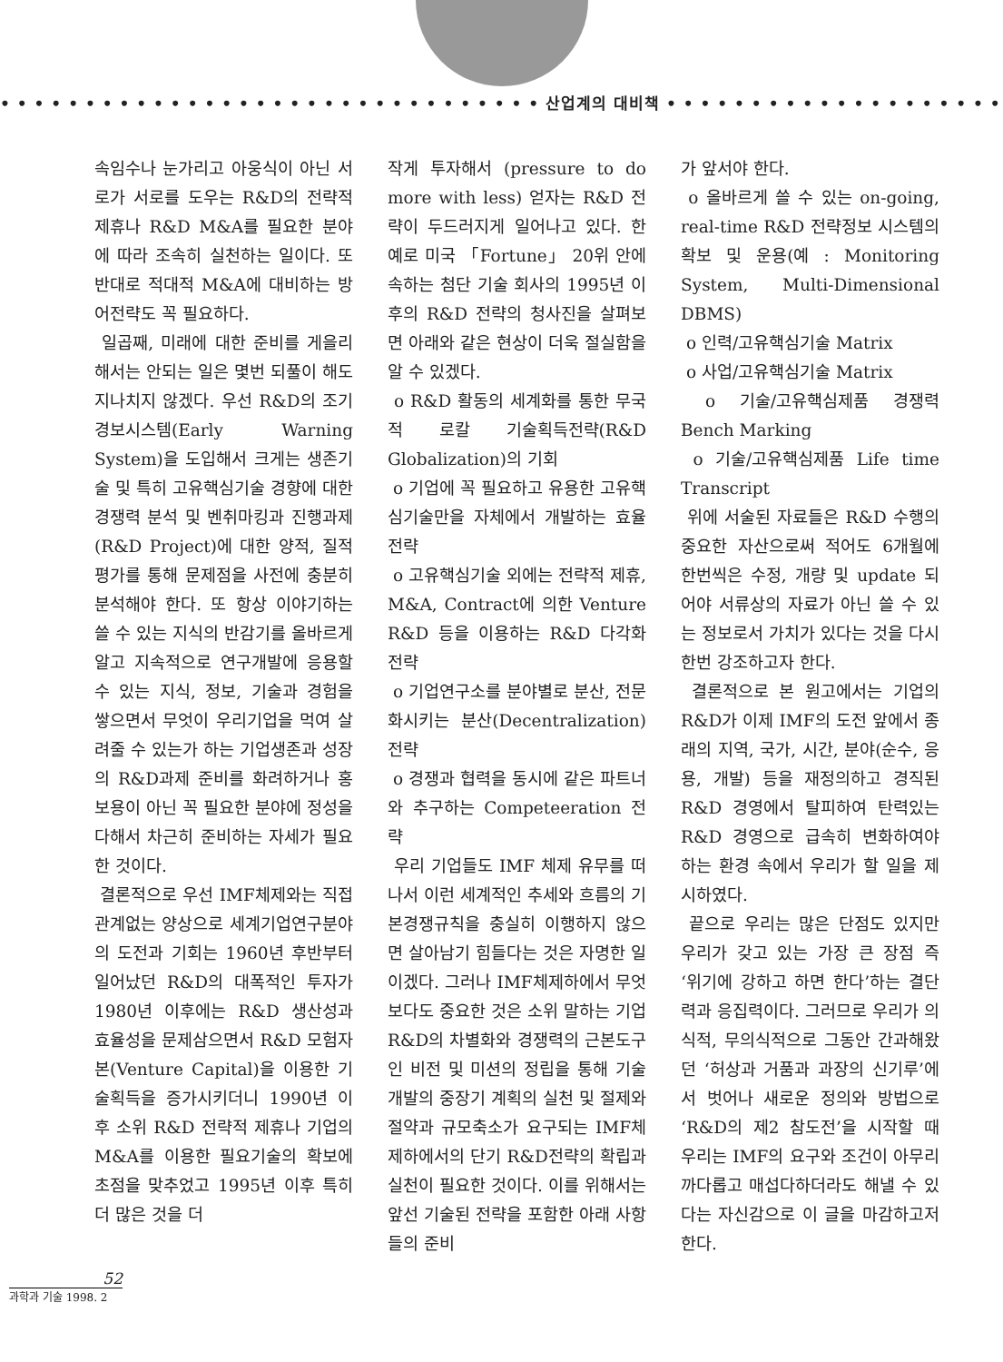• • • • • • • • • • • • • • • • • • • • • • • • • • • • • • • • 산업계의 대비책 • • • • • • • • • • • • • • • • • • • • • • • • • • • • • • • •
속임수나 눈가리고 아웅식이 아닌 서로가 서로를 도우는 R&D의 전략적 제휴나 R&D M&A를 필요한 분야에 따라 조속히 실천하는 일이다. 또 반대로 적대적 M&A에 대비하는 방어전략도 꼭 필요하다.
일곱째, 미래에 대한 준비를 게을리 해서는 안되는 일은 몇번 되풀이 해도 지나치지 않겠다. 우선 R&D의 조기경보시스템(Early Warning System)을 도입해서 크게는 생존기술 및 특히 고유핵심기술 경향에 대한 경쟁력 분석 및 벤취마킹과 진행과제(R&D Project)에 대한 양적, 질적 평가를 통해 문제점을 사전에 충분히 분석해야 한다. 또 항상 이야기하는 쓸 수 있는 지식의 반감기를 올바르게 알고 지속적으로 연구개발에 응용할 수 있는 지식, 정보, 기술과 경험을 쌓으면서 무엇이 우리기업을 먹여 살려줄 수 있는가 하는 기업생존과 성장의 R&D과제 준비를 화려하거나 홍보용이 아닌 꼭 필요한 분야에 정성을 다해서 차근히 준비하는 자세가 필요한 것이다.
결론적으로 우선 IMF체제와는 직접 관계없는 양상으로 세계기업연구분야의 도전과 기회는 1960년 후반부터 일어났던 R&D의 대폭적인 투자가 1980년 이후에는 R&D 생산성과 효율성을 문제삼으면서 R&D 모험자본(Venture Capital)을 이용한 기술획득을 증가시키더니 1990년 이후 소위 R&D 전략적 제휴나 기업의 M&A를 이용한 필요기술의 확보에 초점을 맞추었고 1995년 이후 특히 더 많은 것을 더
작게 투자해서 (pressure to do more with less) 얻자는 R&D 전략이 두드러지게 일어나고 있다. 한 예로 미국 「Fortune」 20위 안에 속하는 첨단 기술 회사의 1995년 이후의 R&D 전략의 청사진을 살펴보면 아래와 같은 현상이 더욱 절실함을 알 수 있겠다.
o R&D 활동의 세계화를 통한 무국적 로칼 기술획득전략(R&D Globalization)의 기회
o 기업에 꼭 필요하고 유용한 고유핵심기술만을 자체에서 개발하는 효율전략
o 고유핵심기술 외에는 전략적 제휴, M&A, Contract에 의한 Venture R&D 등을 이용하는 R&D 다각화 전략
o 기업연구소를 분야별로 분산, 전문화시키는 분산(Decentralization) 전략
o 경쟁과 협력을 동시에 같은 파트너와 추구하는 Competeeration 전략
우리 기업들도 IMF 체제 유무를 떠나서 이런 세계적인 추세와 흐름의 기본경쟁규칙을 충실히 이행하지 않으면 살아남기 힘들다는 것은 자명한 일이겠다. 그러나 IMF체제하에서 무엇보다도 중요한 것은 소위 말하는 기업 R&D의 차별화와 경쟁력의 근본도구인 비전 및 미션의 정립을 통해 기술개발의 중장기 계획의 실천 및 절제와 절약과 규모축소가 요구되는 IMF체제하에서의 단기 R&D전략의 확립과 실천이 필요한 것이다. 이를 위해서는 앞선 기술된 전략을 포함한 아래 사항들의 준비
가 앞서야 한다.
o 올바르게 쓸 수 있는 on-going, real-time R&D 전략정보 시스템의 확보 및 운용(예 : Monitoring System, Multi-Dimensional DBMS)
o 인력/고유핵심기술 Matrix
o 사업/고유핵심기술 Matrix
o 기술/고유핵심제품 경쟁력 Bench Marking
o 기술/고유핵심제품 Life time Transcript
위에 서술된 자료들은 R&D 수행의 중요한 자산으로써 적어도 6개월에 한번씩은 수정, 개량 및 update 되어야 서류상의 자료가 아닌 쓸 수 있는 정보로서 가치가 있다는 것을 다시 한번 강조하고자 한다.
결론적으로 본 원고에서는 기업의 R&D가 이제 IMF의 도전 앞에서 종래의 지역, 국가, 시간, 분야(순수, 응용, 개발) 등을 재정의하고 경직된 R&D 경영에서 탈피하여 탄력있는 R&D 경영으로 급속히 변화하여야 하는 환경 속에서 우리가 할 일을 제시하였다.
끝으로 우리는 많은 단점도 있지만 우리가 갖고 있는 가장 큰 장점 즉 ‘위기에 강하고 하면 한다’하는 결단력과 응집력이다. 그러므로 우리가 의식적, 무의식적으로 그동안 간과해왔던 ‘허상과 거품과 과장의 신기루’에서 벗어나 새로운 정의와 방법으로 ‘R&D의 제2 참도전’을 시작할 때 우리는 IMF의 요구와 조건이 아무리 까다롭고 매섭다하더라도 해낼 수 있다는 자신감으로 이 글을 마감하고저 한다.
52
과학과 기술 1998. 2